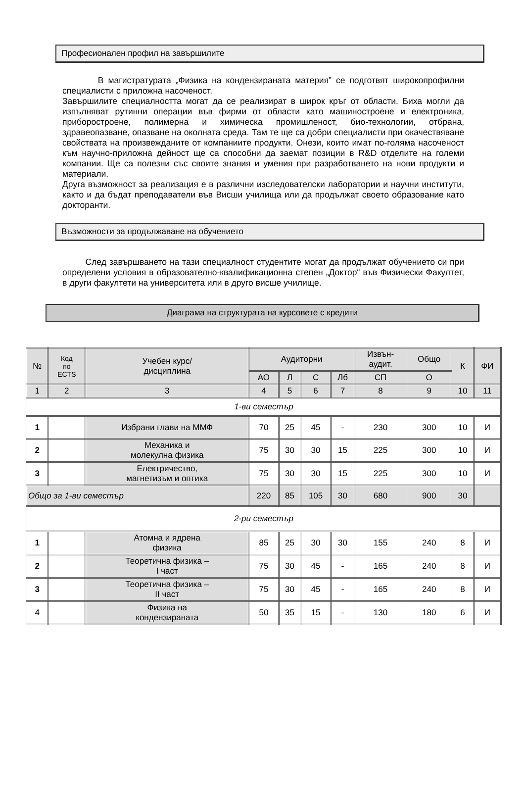Професионален профил на завършилите
В магистратурата „Физика на кондензираната материя” се подготвят широкопрофилни специалисти с приложна насоченост.
Завършилите специалността могат да се реализират в широк кръг от области. Биха могли да изпълняват рутинни операции във фирми от области като машиностроене и електроника, приборостроене, полимерна и химическа промишленост, био-технологии, отбрана, здравеопазване, опазване на околната среда. Там те ще са добри специалисти при окачествяване свойствата на произвежданите от компаниите продукти. Онези, които имат по-голяма насоченост към научно-приложна дейност ще са способни да заемат позиции в R&D отделите на големи компании. Ще са полезни със своите знания и умения при разработването на нови продукти и материали.
Друга възможност за реализация е в различни изследователски лаборатории и научни институти, както и да бъдат преподаватели във Висши училища или да продължат своето образование като докторанти.
Възможности за продължаване на обучението
След завършването на тази специалност студентите могат да продължат обучението си при определени условия в образователно-квалификационна степен „Доктор“ във Физически Факултет, в други факултети на университета или в друго висше училище.
Диаграма на структурата на курсовете с кредити
| № | Код по ECTS | Учебен курс/ дисциплина | Аудиторни | | | | Извън- аудит. | Общо | К | ФИ |
| --- | --- | --- | --- | --- | --- | --- | --- | --- | --- | --- |
| | | | АО | Л | С | Лб | СП | О | | |
| 1 | 2 | 3 | 4 | 5 | 6 | 7 | 8 | 9 | 10 | 11 |
| 1-ви семестър | | | | | | | | | | |
| 1 | | Избрани глави на ММФ | 70 | 25 | 45 | - | 230 | 300 | 10 | И |
| 2 | | Механика и молекулна физика | 75 | 30 | 30 | 15 | 225 | 300 | 10 | И |
| 3 | | Електричество, магнетизъм и оптика | 75 | 30 | 30 | 15 | 225 | 300 | 10 | И |
| Общо за 1-ви семестър | | | 220 | 85 | 105 | 30 | 680 | 900 | 30 | |
| 2-ри семестър | | | | | | | | | | |
| 1 | | Атомна и ядрена физика | 85 | 25 | 30 | 30 | 155 | 240 | 8 | И |
| 2 | | Теоретична физика – I част | 75 | 30 | 45 | - | 165 | 240 | 8 | И |
| 3 | | Теоретична физика – II част | 75 | 30 | 45 | - | 165 | 240 | 8 | И |
| 4 | | Физика на кондензираната | 50 | 35 | 15 | - | 130 | 180 | 6 | И |